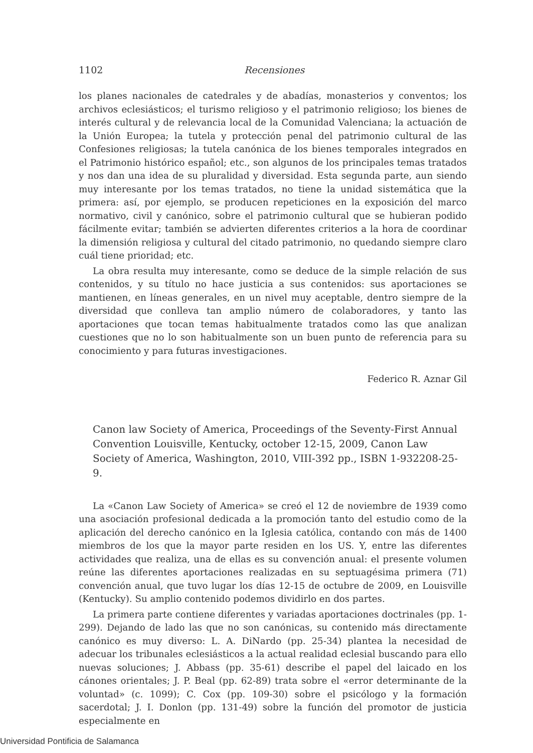1102 Recensiones
los planes nacionales de catedrales y de abadías, monasterios y conventos; los archivos eclesiásticos; el turismo religioso y el patrimonio religioso; los bienes de interés cultural y de relevancia local de la Comunidad Valenciana; la actuación de la Unión Europea; la tutela y protección penal del patrimonio cultural de las Confesiones religiosas; la tutela canónica de los bienes temporales integrados en el Patrimonio histórico español; etc., son algunos de los principales temas tratados y nos dan una idea de su pluralidad y diversidad. Esta segunda parte, aun siendo muy interesante por los temas tratados, no tiene la unidad sistemática que la primera: así, por ejemplo, se producen repeticiones en la exposición del marco normativo, civil y canónico, sobre el patrimonio cultural que se hubieran podido fácilmente evitar; también se advierten diferentes criterios a la hora de coordinar la dimensión religiosa y cultural del citado patrimonio, no quedando siempre claro cuál tiene prioridad; etc.
La obra resulta muy interesante, como se deduce de la simple relación de sus contenidos, y su título no hace justicia a sus contenidos: sus aportaciones se mantienen, en líneas generales, en un nivel muy aceptable, dentro siempre de la diversidad que conlleva tan amplio número de colaboradores, y tanto las aportaciones que tocan temas habitualmente tratados como las que analizan cuestiones que no lo son habitualmente son un buen punto de referencia para su conocimiento y para futuras investigaciones.
Federico R. Aznar Gil
Canon law Society of America, Proceedings of the Seventy-First Annual Convention Louisville, Kentucky, october 12-15, 2009, Canon Law Society of America, Washington, 2010, VIII-392 pp., ISBN 1-932208-25-9.
La «Canon Law Society of America» se creó el 12 de noviembre de 1939 como una asociación profesional dedicada a la promoción tanto del estudio como de la aplicación del derecho canónico en la Iglesia católica, contando con más de 1400 miembros de los que la mayor parte residen en los US. Y, entre las diferentes actividades que realiza, una de ellas es su convención anual: el presente volumen reúne las diferentes aportaciones realizadas en su septuagésima primera (71) convención anual, que tuvo lugar los días 12-15 de octubre de 2009, en Louisville (Kentucky). Su amplio contenido podemos dividirlo en dos partes.
La primera parte contiene diferentes y variadas aportaciones doctrinales (pp. 1-299). Dejando de lado las que no son canónicas, su contenido más directamente canónico es muy diverso: L. A. DiNardo (pp. 25-34) plantea la necesidad de adecuar los tribunales eclesiásticos a la actual realidad eclesial buscando para ello nuevas soluciones; J. Abbass (pp. 35-61) describe el papel del laicado en los cánones orientales; J. P. Beal (pp. 62-89) trata sobre el «error determinante de la voluntad» (c. 1099); C. Cox (pp. 109-30) sobre el psicólogo y la formación sacerdotal; J. I. Donlon (pp. 131-49) sobre la función del promotor de justicia especialmente en
Universidad Pontificia de Salamanca